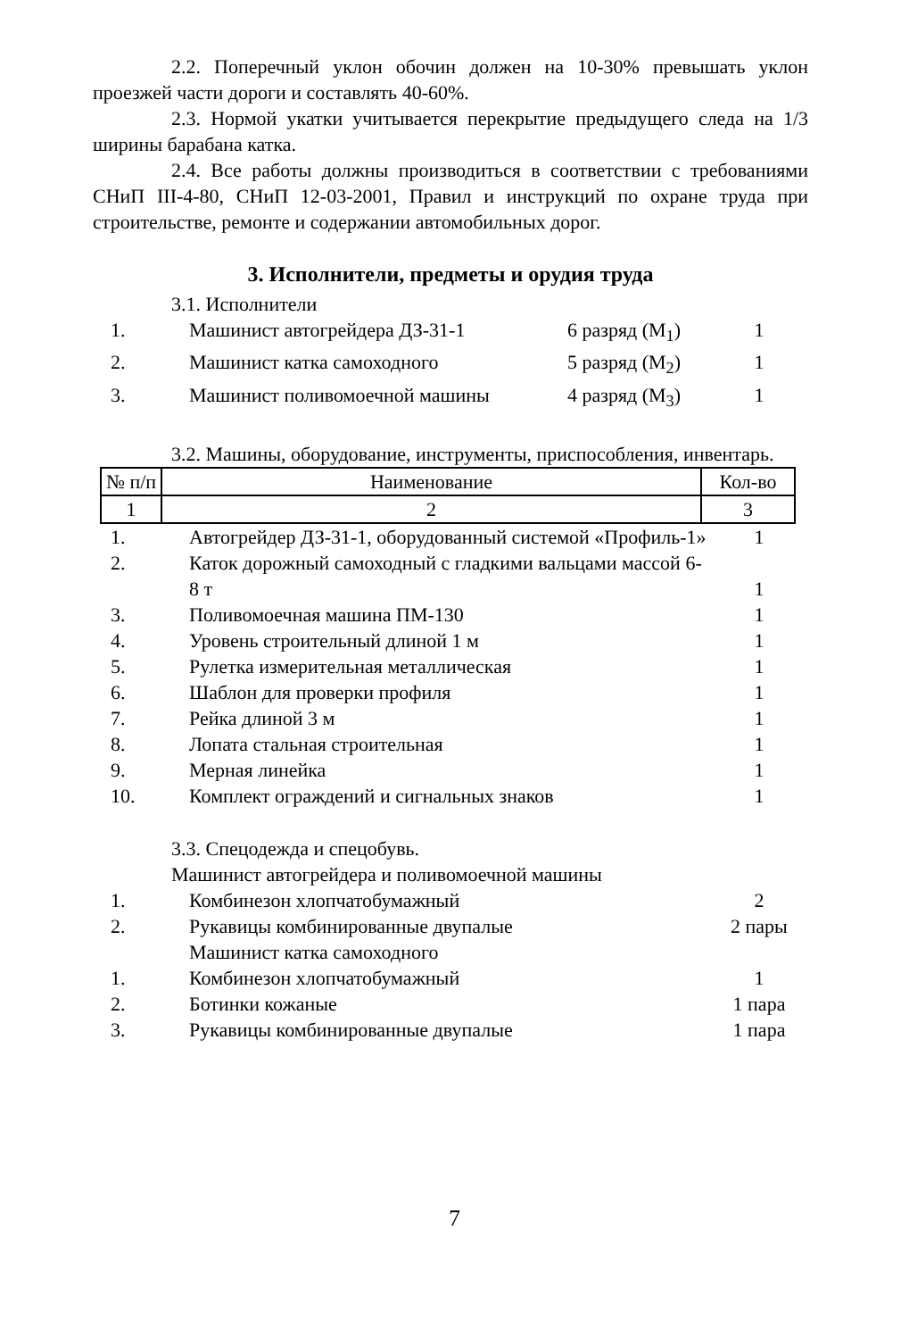2.2. Поперечный уклон обочин должен на 10-30% превышать уклон проезжей части дороги и составлять 40-60%.
2.3. Нормой укатки учитывается перекрытие предыдущего следа на 1/3 ширины барабана катка.
2.4. Все работы должны производиться в соответствии с требованиями СНиП III-4-80, СНиП 12-03-2001, Правил и инструкций по охране труда при строительстве, ремонте и содержании автомобильных дорог.
3. Исполнители, предметы и орудия труда
3.1. Исполнители
| 1. | Машинист автогрейдера ДЗ-31-1 | 6 разряд (М<sub>1</sub>) | 1 |
| 2. | Машинист катка самоходного | 5 разряд (М<sub>2</sub>) | 1 |
| 3. | Машинист поливомоечной машины | 4 разряд (М<sub>3</sub>) | 1 |
3.2. Машины, оборудование, инструменты, приспособления, инвентарь.
| № п/п | Наименование | Кол-во |
| 1 | 2 | 3 |
| 1. | Автогрейдер ДЗ-31-1, оборудованный системой «Профиль-1» | 1 |
| 2. | Каток дорожный самоходный с гладкими вальцами массой 6-8 т | 1 |
| 3. | Поливомоечная машина ПМ-130 | 1 |
| 4. | Уровень строительный длиной 1 м | 1 |
| 5. | Рулетка измерительная металлическая | 1 |
| 6. | Шаблон для проверки профиля | 1 |
| 7. | Рейка длиной 3 м | 1 |
| 8. | Лопата стальная строительная | 1 |
| 9. | Мерная линейка | 1 |
| 10. | Комплект ограждений и сигнальных знаков | 1 |
3.3. Спецодежда и спецобувь.
Машинист автогрейдера и поливомоечной машины
| 1. | Комбинезон хлопчатобумажный | 2 |
| 2. | Рукавицы комбинированные двупалые | 2 пары |
| | Машинист катка самоходного | |
| 1. | Комбинезон хлопчатобумажный | 1 |
| 2. | Ботинки кожаные | 1 пара |
| 3. | Рукавицы комбинированные двупалые | 1 пара |
7